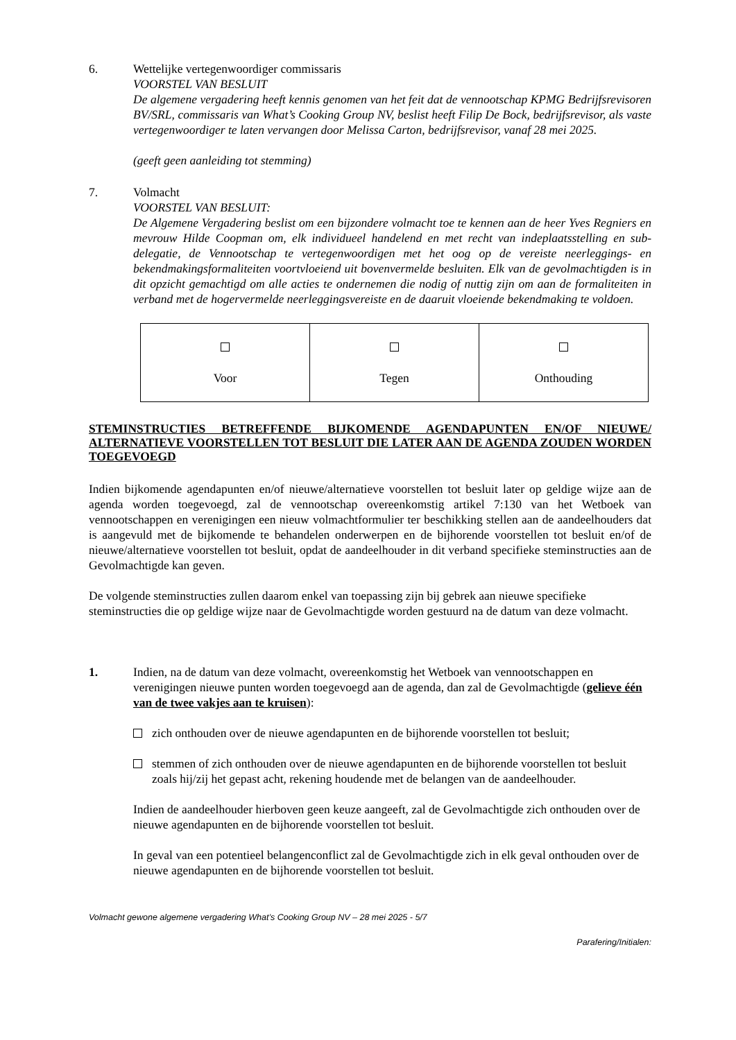6. Wettelijke vertegenwoordiger commissaris
VOORSTEL VAN BESLUIT
De algemene vergadering heeft kennis genomen van het feit dat de vennootschap KPMG Bedrijfsrevisoren BV/SRL, commissaris van What’s Cooking Group NV, beslist heeft Filip De Bock, bedrijfsrevisor, als vaste vertegenwoordiger te laten vervangen door Melissa Carton, bedrijfsrevisor, vanaf 28 mei 2025.
(geeft geen aanleiding tot stemming)
7. Volmacht
VOORSTEL VAN BESLUIT:
De Algemene Vergadering beslist om een bijzondere volmacht toe te kennen aan de heer Yves Regniers en mevrouw Hilde Coopman om, elk individueel handelend en met recht van indeplaatsstelling en sub-delegatie, de Vennootschap te vertegenwoordigen met het oog op de vereiste neerleggings- en bekendmakingsformaliteiten voortvloeiend uit bovenvermelde besluiten. Elk van de gevolmachtigden is in dit opzicht gemachtigd om alle acties te ondernemen die nodig of nuttig zijn om aan de formaliteiten in verband met de hogervermelde neerleggingsvereiste en de daaruit vloeiende bekendmaking te voldoen.
| Voor | Tegen | Onthouding |
STEMINSTRUCTIES BETREFFENDE BIJKOMENDE AGENDAPUNTEN EN/OF NIEUWE/ ALTERNATIEVE VOORSTELLEN TOT BESLUIT DIE LATER AAN DE AGENDA ZOUDEN WORDEN TOEGEVOEGD
Indien bijkomende agendapunten en/of nieuwe/alternatieve voorstellen tot besluit later op geldige wijze aan de agenda worden toegevoegd, zal de vennootschap overeenkomstig artikel 7:130 van het Wetboek van vennootschappen en verenigingen een nieuw volmachtformulier ter beschikking stellen aan de aandeelhouders dat is aangevuld met de bijkomende te behandelen onderwerpen en de bijhorende voorstellen tot besluit en/of de nieuwe/alternatieve voorstellen tot besluit, opdat de aandeelhouder in dit verband specifieke steminstructies aan de Gevolmachtigde kan geven.
De volgende steminstructies zullen daarom enkel van toepassing zijn bij gebrek aan nieuwe specifieke steminstructies die op geldige wijze naar de Gevolmachtigde worden gestuurd na de datum van deze volmacht.
1. Indien, na de datum van deze volmacht, overeenkomstig het Wetboek van vennootschappen en verenigingen nieuwe punten worden toegevoegd aan de agenda, dan zal de Gevolmachtigde (gelieve één van de twee vakjes aan te kruisen):
zich onthouden over de nieuwe agendapunten en de bijhorende voorstellen tot besluit;
stemmen of zich onthouden over de nieuwe agendapunten en de bijhorende voorstellen tot besluit zoals hij/zij het gepast acht, rekening houdende met de belangen van de aandeelhouder.
Indien de aandeelhouder hierboven geen keuze aangeeft, zal de Gevolmachtigde zich onthouden over de nieuwe agendapunten en de bijhorende voorstellen tot besluit.
In geval van een potentieel belangenconflict zal de Gevolmachtigde zich in elk geval onthouden over de nieuwe agendapunten en de bijhorende voorstellen tot besluit.
Volmacht gewone algemene vergadering What’s Cooking Group NV – 28 mei 2025 - 5/7
Parafering/Initialen: